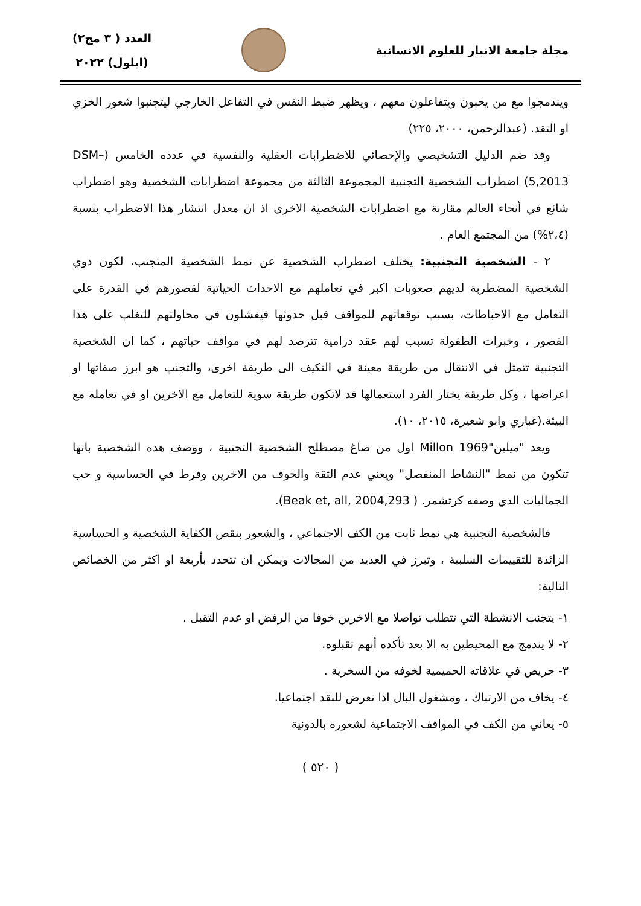مجلة جامعة الانبار للعلوم الانسانية
العدد ( ٣ مج٢)
(ايلول) ٢٠٢٢
ويندمجوا مع من يحبون ويتفاعلون معهم ، ويظهر ضبط النفس في التفاعل الخارجي ليتجنبوا شعور الخزي او النقد. (عبدالرحمن، ٢٠٠٠، ٢٢٥)
وقد ضم الدليل التشخيصي والإحصائي للاضطرابات العقلية والنفسية في عدده الخامس (DSM–5,2013) اضطراب الشخصية التجنبية المجموعة الثالثة من مجموعة اضطرابات الشخصية وهو اضطراب شائع في أنحاء العالم مقارنة مع اضطرابات الشخصية الاخرى اذ ان معدل انتشار هذا الاضطراب بنسبة (٢،٤%) من المجتمع العام .
٢ - الشخصية التجنبية: يختلف اضطراب الشخصية عن نمط الشخصية المتجنب، لكون ذوي الشخصية المضطربة لديهم صعوبات اكبر في تعاملهم مع الاحداث الحياتية لقصورهم في القدرة على التعامل مع الاحباطات، بسبب توقعاتهم للمواقف قبل حدوثها فيفشلون في محاولتهم للتغلب على هذا القصور ، وخبرات الطفولة تسبب لهم عقد درامية تترصد لهم في مواقف حياتهم ، كما ان الشخصية التجنبية تتمثل في الانتقال من طريقة معينة في التكيف الى طريقة اخرى، والتجنب هو ابرز صفاتها او اعراضها ، وكل طريقة يختار الفرد استعمالها قد لاتكون طريقة سوية للتعامل مع الاخرين او في تعامله مع البيئة.(غباري وابو شعيرة، ٢٠١٥، ١٠).
ويعد "ميلين"Millon 1969 اول من صاغ مصطلح الشخصية التجنبية ، ووصف هذه الشخصية بانها تتكون من نمط "النشاط المنفصل" ويعني عدم الثقة والخوف من الاخرين وفرط في الحساسية و حب الجماليات الذي وصفه كرتشمر. ( Beak et, all, 2004,293).
فالشخصية التجنبية هي نمط ثابت من الكف الاجتماعي ، والشعور بنقص الكفاية الشخصية و الحساسية الزائدة للتقييمات السلبية ، وتبرز في العديد من المجالات ويمكن ان تتحدد بأربعة او اكثر من الخصائص التالية:
١- يتجنب الانشطة التي تتطلب تواصلا مع الاخرين خوفا من الرفض او عدم التقبل .
٢- لا يندمج مع المحيطين به الا بعد تأكده أنهم تقبلوه.
٣- حريص في علاقاته الحميمية لخوفه من السخرية .
٤- يخاف من الارتباك ، ومشغول البال اذا تعرض للنقد اجتماعيا.
٥- يعاني من الكف في المواقف الاجتماعية لشعوره بالدونية
( ٥٢٠ )